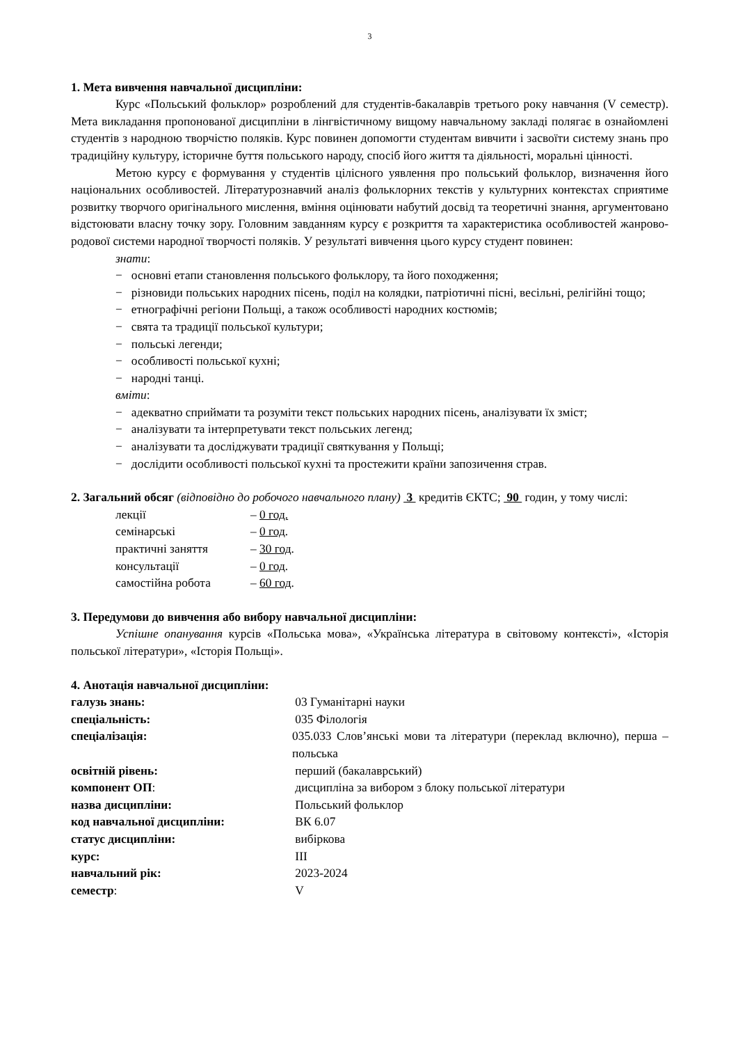3
1. Мета вивчення навчальної дисципліни:
Курс «Польський фольклор» розроблений для студентів-бакалаврів третього року навчання (V семестр). Мета викладання пропонованої дисципліни в лінгвістичному вищому навчальному закладі полягає в ознайомлені студентів з народною творчістю поляків. Курс повинен допомогти студентам вивчити і засвоїти систему знань про традиційну культуру, історичне буття польського народу, спосіб його життя та діяльності, моральні цінності.
Метою курсу є формування у студентів цілісного уявлення про польський фольклор, визначення його національних особливостей. Літературознавчий аналіз фольклорних текстів у культурних контекстах сприятиме розвитку творчого оригінального мислення, вміння оцінювати набутий досвід та теоретичні знання, аргументовано відстоювати власну точку зору. Головним завданням курсу є розкриття та характеристика особливостей жанрово-родової системи народної творчості поляків. У результаті вивчення цього курсу студент повинен:
знати:
− основні етапи становлення польського фольклору, та його походження;
− різновиди польських народних пісень, поділ на колядки, патріотичні пісні, весільні, релігійні тощо;
− етнографічні регіони Польщі, а також особливості народних костюмів;
− свята та традиції польської культури;
− польські легенди;
− особливості польської кухні;
− народні танці.
вміти:
− адекватно сприймати та розуміти текст польських народних пісень, аналізувати їх зміст;
− аналізувати та інтерпретувати текст польських легенд;
− аналізувати та досліджувати традиції святкування у Польщі;
− дослідити особливості польської кухні та простежити країни запозичення страв.
2. Загальний обсяг (відповідно до робочого навчального плану) 3 кредитів ЄКТС; 90 годин, у тому числі:
| лекції | – 0 год. |
| семінарські | – 0 год . |
| практичні заняття | – 30 год . |
| консультації | – 0 год . |
| самостійна робота | – 60 год . |
3. Передумови до вивчення або вибору навчальної дисципліни:
Успішне опанування курсів «Польська мова», «Українська література в світовому контексті», «Історія польської літератури», «Історія Польщі».
4. Анотація навчальної дисципліни:
| галузь знань: | 03 Гуманітарні науки |
| спеціальність: | 035 Філологія |
| спеціалізація: | 035.033 Слов’янські мови та літератури (переклад включно), перша – польська |
| освітній рівень: | перший (бакалаврський) |
| компонент ОП : | дисципліна за вибором з блоку польської літератури |
| назва дисципліни: | Польський фольклор |
| код навчальної дисципліни: | ВК 6.07 |
| статус дисципліни: | вибіркова |
| курс: | ІІІ |
| навчальний рік: | 2023-2024 |
| семестр : | V |